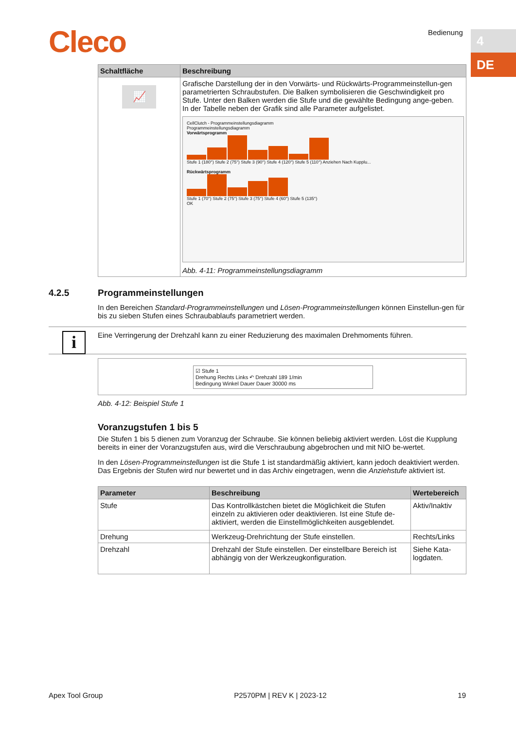Cleco Bedienung 4
DE
| Schaltfläche | Beschreibung |
| --- | --- |
| 📈 | Grafische Darstellung der in den Vorwärts- und Rückwärts-Programmeinstellun-gen parametrierten Schraubstufen. Die Balken symbolisieren die Geschwindigkeit pro Stufe. Unter den Balken werden die Stufe und die gewählte Bedingung ange-geben. In der Tabelle neben der Grafik sind alle Parameter aufgelistet. CellClutch - Programmeinstellungsdiagramm Programmeinstellungsdiagramm Vorwärtsprogramm Stufe 1 (180°) Stufe 2 (75°) Stufe 3 (90°) Stufe 4 (120°) Stufe 5 (110°) Anziehen Nach Kupplu... Rückwärtsprogramm Stufe 1 (70°) Stufe 2 (75°) Stufe 3 (75°) Stufe 4 (60°) Stufe 5 (135°) OK Abb. 4-11: Programmeinstellungsdiagramm |
4.2.5 Programmeinstellungen
In den Bereichen Standard-Programmeinstellungen und Lösen-Programmeinstellungen können Einstellun-gen für bis zu sieben Stufen eines Schraubablaufs parametriert werden.
i Eine Verringerung der Drehzahl kann zu einer Reduzierung des maximalen Drehmoments führen.
☑ Stufe 1
Drehung Rechts Links ↶ Drehzahl 189 1/min
Bedingung Winkel Dauer Dauer 30000 ms
Abb. 4-12: Beispiel Stufe 1
Voranzugstufen 1 bis 5
Die Stufen 1 bis 5 dienen zum Voranzug der Schraube. Sie können beliebig aktiviert werden. Löst die Kupplung bereits in einer der Voranzugstufen aus, wird die Verschraubung abgebrochen und mit NIO be-wertet.
In den Lösen-Programmeinstellungen ist die Stufe 1 ist standardmäßig aktiviert, kann jedoch deaktiviert werden. Das Ergebnis der Stufen wird nur bewertet und in das Archiv eingetragen, wenn die Anziehstufe aktiviert ist.
| Parameter | Beschreibung | Wertebereich |
| --- | --- | --- |
| Stufe | Das Kontrollkästchen bietet die Möglichkeit die Stufen einzeln zu aktivieren oder deaktivieren. Ist eine Stufe de-aktiviert, werden die Einstellmöglichkeiten ausgeblendet. | Aktiv/Inaktiv |
| Drehung | Werkzeug-Drehrichtung der Stufe einstellen. | Rechts/Links |
| Drehzahl | Drehzahl der Stufe einstellen. Der einstellbare Bereich ist abhängig von der Werkzeugkonfiguration. | Siehe Kata-logdaten. |
Apex Tool Group P2570PM | REV K | 2023-12 19